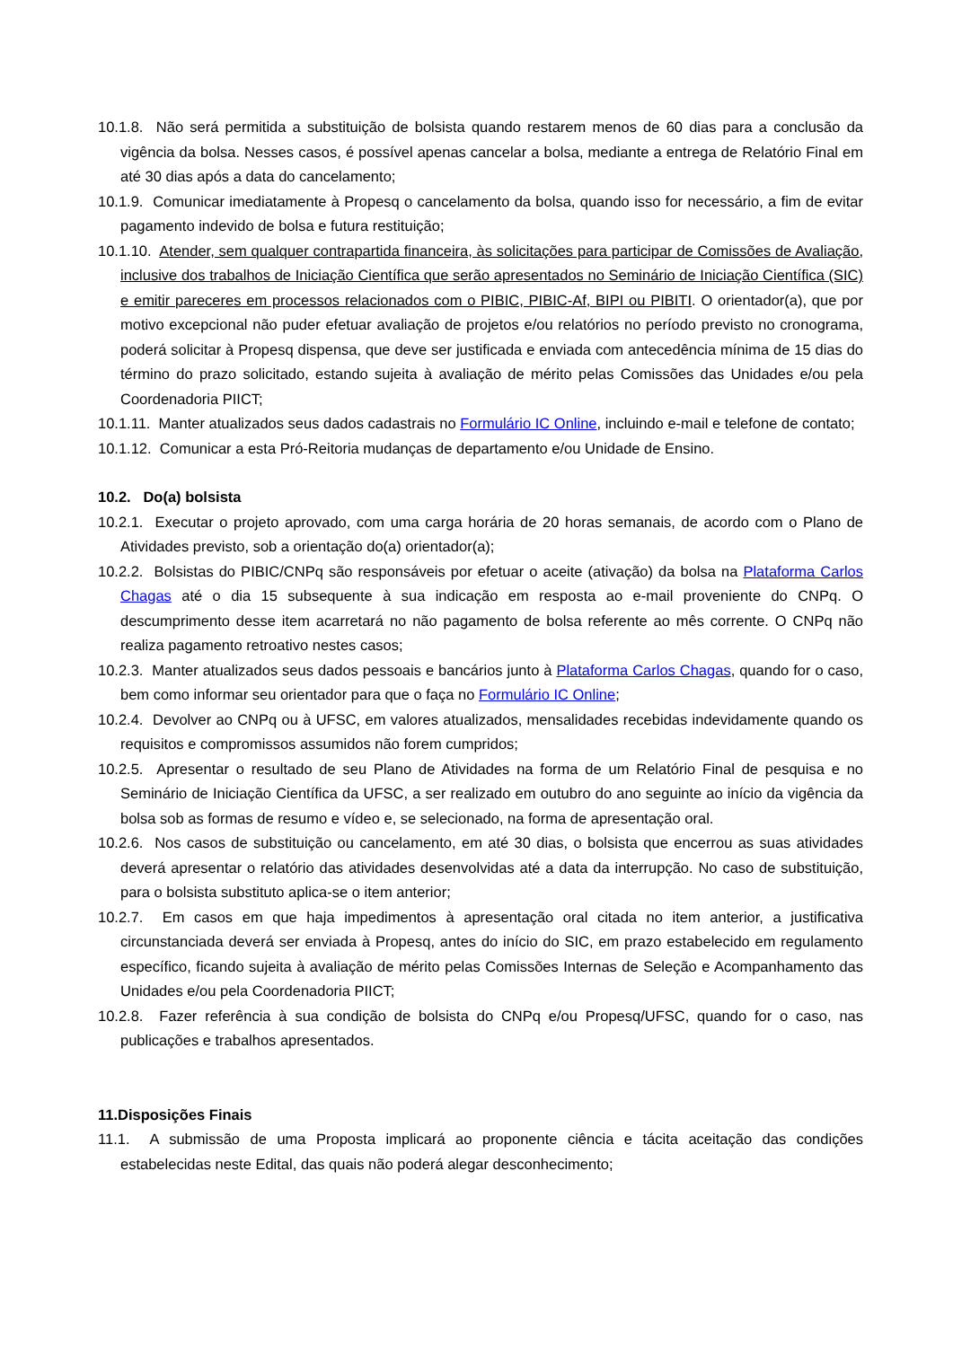10.1.8. Não será permitida a substituição de bolsista quando restarem menos de 60 dias para a conclusão da vigência da bolsa. Nesses casos, é possível apenas cancelar a bolsa, mediante a entrega de Relatório Final em até 30 dias após a data do cancelamento;
10.1.9. Comunicar imediatamente à Propesq o cancelamento da bolsa, quando isso for necessário, a fim de evitar pagamento indevido de bolsa e futura restituição;
10.1.10. Atender, sem qualquer contrapartida financeira, às solicitações para participar de Comissões de Avaliação, inclusive dos trabalhos de Iniciação Científica que serão apresentados no Seminário de Iniciação Científica (SIC) e emitir pareceres em processos relacionados com o PIBIC, PIBIC-Af, BIPI ou PIBITI. O orientador(a), que por motivo excepcional não puder efetuar avaliação de projetos e/ou relatórios no período previsto no cronograma, poderá solicitar à Propesq dispensa, que deve ser justificada e enviada com antecedência mínima de 15 dias do término do prazo solicitado, estando sujeita à avaliação de mérito pelas Comissões das Unidades e/ou pela Coordenadoria PIICT;
10.1.11. Manter atualizados seus dados cadastrais no Formulário IC Online, incluindo e-mail e telefone de contato;
10.1.12. Comunicar a esta Pró-Reitoria mudanças de departamento e/ou Unidade de Ensino.
10.2. Do(a) bolsista
10.2.1. Executar o projeto aprovado, com uma carga horária de 20 horas semanais, de acordo com o Plano de Atividades previsto, sob a orientação do(a) orientador(a);
10.2.2. Bolsistas do PIBIC/CNPq são responsáveis por efetuar o aceite (ativação) da bolsa na Plataforma Carlos Chagas até o dia 15 subsequente à sua indicação em resposta ao e-mail proveniente do CNPq. O descumprimento desse item acarretará no não pagamento de bolsa referente ao mês corrente. O CNPq não realiza pagamento retroativo nestes casos;
10.2.3. Manter atualizados seus dados pessoais e bancários junto à Plataforma Carlos Chagas, quando for o caso, bem como informar seu orientador para que o faça no Formulário IC Online;
10.2.4. Devolver ao CNPq ou à UFSC, em valores atualizados, mensalidades recebidas indevidamente quando os requisitos e compromissos assumidos não forem cumpridos;
10.2.5. Apresentar o resultado de seu Plano de Atividades na forma de um Relatório Final de pesquisa e no Seminário de Iniciação Científica da UFSC, a ser realizado em outubro do ano seguinte ao início da vigência da bolsa sob as formas de resumo e vídeo e, se selecionado, na forma de apresentação oral.
10.2.6. Nos casos de substituição ou cancelamento, em até 30 dias, o bolsista que encerrou as suas atividades deverá apresentar o relatório das atividades desenvolvidas até a data da interrupção. No caso de substituição, para o bolsista substituto aplica-se o item anterior;
10.2.7. Em casos em que haja impedimentos à apresentação oral citada no item anterior, a justificativa circunstanciada deverá ser enviada à Propesq, antes do início do SIC, em prazo estabelecido em regulamento específico, ficando sujeita à avaliação de mérito pelas Comissões Internas de Seleção e Acompanhamento das Unidades e/ou pela Coordenadoria PIICT;
10.2.8. Fazer referência à sua condição de bolsista do CNPq e/ou Propesq/UFSC, quando for o caso, nas publicações e trabalhos apresentados.
11.Disposições Finais
11.1. A submissão de uma Proposta implicará ao proponente ciência e tácita aceitação das condições estabelecidas neste Edital, das quais não poderá alegar desconhecimento;